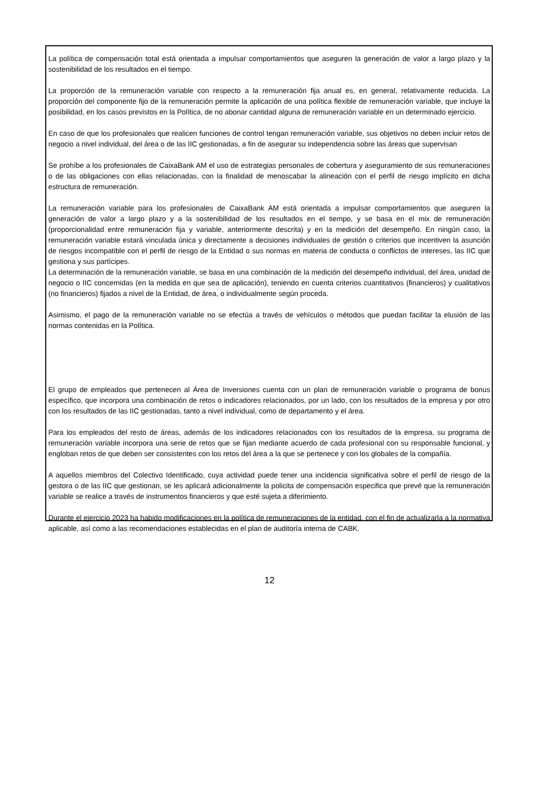La política de compensación total está orientada a impulsar comportamientos que aseguren la generación de valor a largo plazo y la sostenibilidad de los resultados en el tiempo.
La proporción de la remuneración variable con respecto a la remuneración fija anual es, en general, relativamente reducida. La proporción del componente fijo de la remuneración permite la aplicación de una política flexible de remuneración variable, que incluye la posibilidad, en los casos previstos en la Política, de no abonar cantidad alguna de remuneración variable en un determinado ejercicio.
En caso de que los profesionales que realicen funciones de control tengan remuneración variable, sus objetivos no deben incluir retos de negocio a nivel individual, del área o de las IIC gestionadas, a fin de asegurar su independencia sobre las áreas que supervisan
Se prohíbe a los profesionales de CaixaBank AM el uso de estrategias personales de cobertura y aseguramiento de sus remuneraciones o de las obligaciones con ellas relacionadas, con la finalidad de menoscabar la alineación con el perfil de riesgo implícito en dicha estructura de remuneración.
La remuneración variable para los profesionales de CaixaBank AM está orientada a impulsar comportamientos que aseguren la generación de valor a largo plazo y a la sostenibilidad de los resultados en el tiempo, y se basa en el mix de remuneración (proporcionalidad entre remuneración fija y variable, anteriormente descrita) y en la medición del desempeño. En ningún caso, la remuneración variable estará vinculada única y directamente a decisiones individuales de gestión o criterios que incentiven la asunción de riesgos incompatible con el perfil de riesgo de la Entidad o sus normas en materia de conducta o conflictos de intereses, las IIC que gestiona y sus partícipes.
La determinación de la remuneración variable, se basa en una combinación de la medición del desempeño individual, del área, unidad de negocio o IIC concernidas (en la medida en que sea de aplicación), teniendo en cuenta criterios cuantitativos (financieros) y cualitativos (no financieros) fijados a nivel de la Entidad, de área, o individualmente según proceda.
Asimismo, el pago de la remuneración variable no se efectúa a través de vehículos o métodos que puedan facilitar la elusión de las normas contenidas en la Política.
El grupo de empleados que pertenecen al Área de Inversiones cuenta con un plan de remuneración variable o programa de bonus específico, que incorpora una combinación de retos o indicadores relacionados, por un lado, con los resultados de la empresa y por otro con los resultados de las IIC gestionadas, tanto a nivel individual, como de departamento y el área.
Para los empleados del resto de áreas, además de los indicadores relacionados con los resultados de la empresa, su programa de remuneración variable incorpora una serie de retos que se fijan mediante acuerdo de cada profesional con su responsable funcional, y engloban retos de que deben ser consistentes con los retos del área a la que se pertenece y con los globales de la compañía.
A aquellos miembros del Colectivo Identificado, cuya actividad puede tener una incidencia significativa sobre el perfil de riesgo de la gestora o de las IIC que gestionan, se les aplicará adicionalmente la policita de compensación especifica que prevé que la remuneración variable se realice a través de instrumentos financieros y que esté sujeta a diferimiento.
Durante el ejercicio 2023 ha habido modificaciones en la política de remuneraciones de la entidad, con el fin de actualizarla a la normativa aplicable, así como a las recomendaciones establecidas en el plan de auditoría interna de CABK.
12